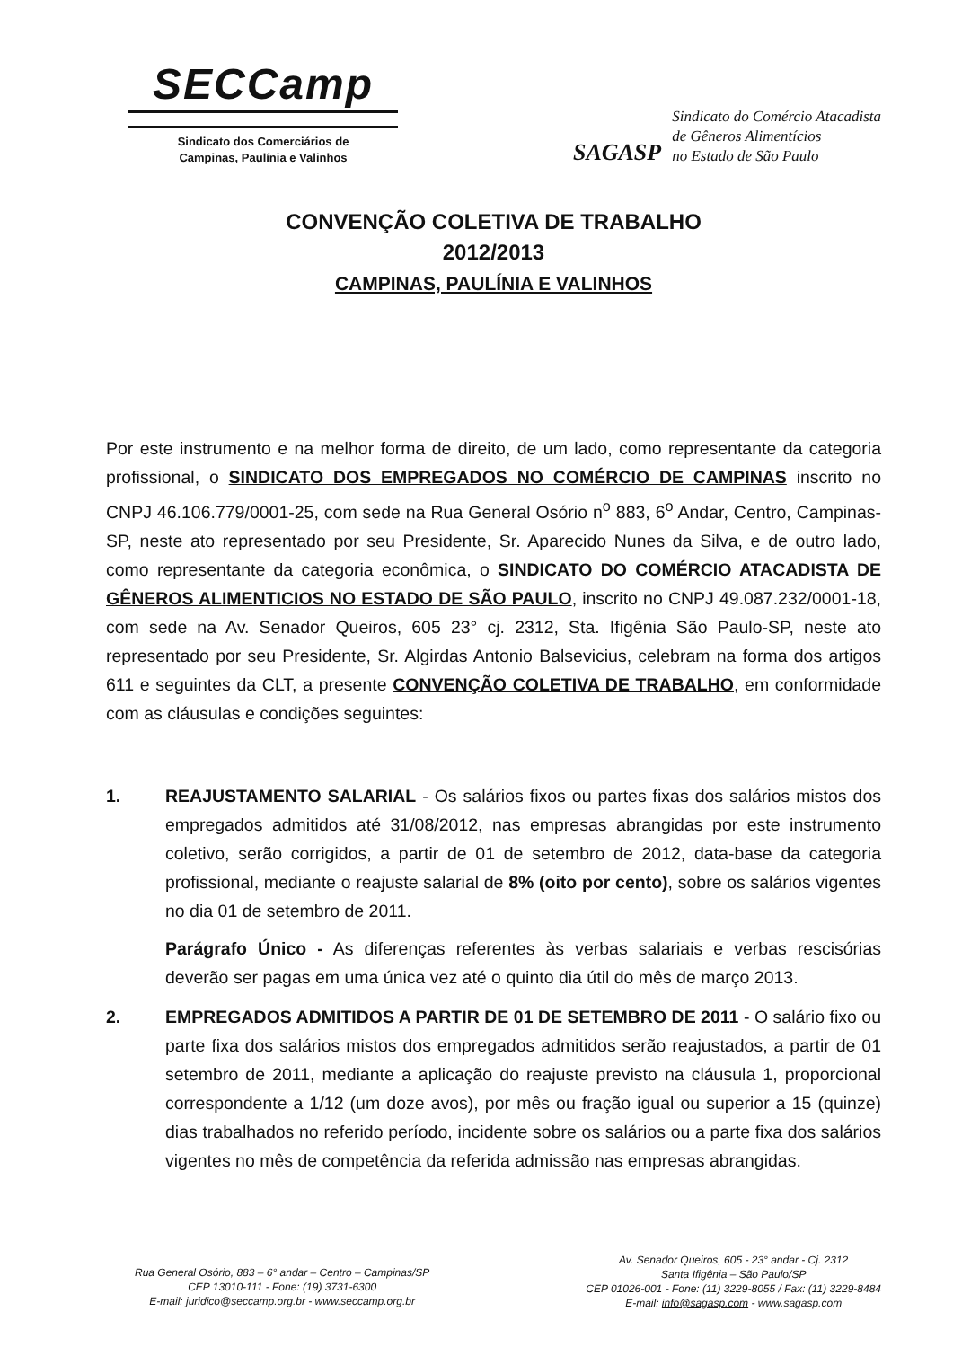SECCamp
Sindicato dos Comerciários de
Campinas, Paulínia e Valinhos
SAGASP
Sindicato do Comércio Atacadista
de Gêneros Alimentícios
no Estado de São Paulo
CONVENÇÃO COLETIVA DE TRABALHO
2012/2013
CAMPINAS, PAULÍNIA E VALINHOS
Por este instrumento e na melhor forma de direito, de um lado, como representante da categoria profissional, o SINDICATO DOS EMPREGADOS NO COMÉRCIO DE CAMPINAS inscrito no CNPJ 46.106.779/0001-25, com sede na Rua General Osório n<sup>o</sup> 883, 6<sup>o</sup> Andar, Centro, Campinas-SP, neste ato representado por seu Presidente, Sr. Aparecido Nunes da Silva, e de outro lado, como representante da categoria econômica, o SINDICATO DO COMÉRCIO ATACADISTA DE GÊNEROS ALIMENTICIOS NO ESTADO DE SÃO PAULO, inscrito no CNPJ 49.087.232/0001-18, com sede na Av. Senador Queiros, 605 23° cj. 2312, Sta. Ifigênia São Paulo-SP, neste ato representado por seu Presidente, Sr. Algirdas Antonio Balsevicius, celebram na forma dos artigos 611 e seguintes da CLT, a presente CONVENÇÃO COLETIVA DE TRABALHO, em conformidade com as cláusulas e condições seguintes:
1. REAJUSTAMENTO SALARIAL - Os salários fixos ou partes fixas dos salários mistos dos empregados admitidos até 31/08/2012, nas empresas abrangidas por este instrumento coletivo, serão corrigidos, a partir de 01 de setembro de 2012, data-base da categoria profissional, mediante o reajuste salarial de 8% (oito por cento), sobre os salários vigentes no dia 01 de setembro de 2011.
Parágrafo Único - As diferenças referentes às verbas salariais e verbas rescisórias deverão ser pagas em uma única vez até o quinto dia útil do mês de março 2013.
2. EMPREGADOS ADMITIDOS A PARTIR DE 01 DE SETEMBRO DE 2011 - O salário fixo ou parte fixa dos salários mistos dos empregados admitidos serão reajustados, a partir de 01 setembro de 2011, mediante a aplicação do reajuste previsto na cláusula 1, proporcional correspondente a 1/12 (um doze avos), por mês ou fração igual ou superior a 15 (quinze) dias trabalhados no referido período, incidente sobre os salários ou a parte fixa dos salários vigentes no mês de competência da referida admissão nas empresas abrangidas.
Rua General Osório, 883 – 6° andar – Centro – Campinas/SP
CEP 13010-111 - Fone: (19) 3731-6300
E-mail: juridico@seccamp.org.br - www.seccamp.org.br
Av. Senador Queiros, 605 - 23° andar - Cj. 2312
Santa Ifigênia – São Paulo/SP
CEP 01026-001 - Fone: (11) 3229-8055 / Fax: (11) 3229-8484
E-mail: info@sagasp.com - www.sagasp.com